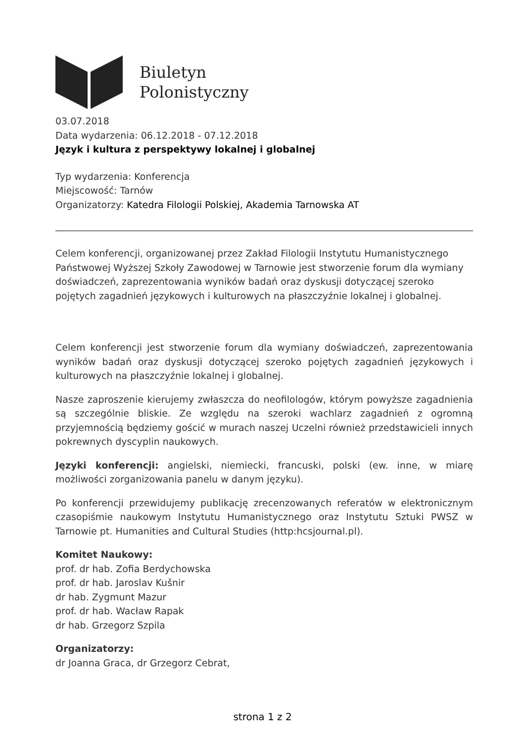Biuletyn
Polonistyczny
03.07.2018
Data wydarzenia: 06.12.2018 - 07.12.2018
Język i kultura z perspektywy lokalnej i globalnej
Typ wydarzenia: Konferencja
Miejscowość: Tarnów
Organizatorzy: Katedra Filologii Polskiej, Akademia Tarnowska AT
Celem konferencji, organizowanej przez Zakład Filologii Instytutu Humanistycznego Państwowej Wyższej Szkoły Zawodowej w Tarnowie jest stworzenie forum dla wymiany doświadczeń, zaprezentowania wyników badań oraz dyskusji dotyczącej szeroko pojętych zagadnień językowych i kulturowych na płaszczyźnie lokalnej i globalnej.
Celem konferencji jest stworzenie forum dla wymiany doświadczeń, zaprezentowania wyników badań oraz dyskusji dotyczącej szeroko pojętych zagadnień językowych i kulturowych na płaszczyźnie lokalnej i globalnej.
Nasze zaproszenie kierujemy zwłaszcza do neofilologów, którym powyższe zagadnienia są szczególnie bliskie. Ze względu na szeroki wachlarz zagadnień z ogromną przyjemnością będziemy gościć w murach naszej Uczelni również przedstawicieli innych pokrewnych dyscyplin naukowych.
Języki konferencji: angielski, niemiecki, francuski, polski (ew. inne, w miarę możliwości zorganizowania panelu w danym języku).
Po konferencji przewidujemy publikację zrecenzowanych referatów w elektronicznym czasopiśmie naukowym Instytutu Humanistycznego oraz Instytutu Sztuki PWSZ w Tarnowie pt. Humanities and Cultural Studies (http:hcsjournal.pl).
Komitet Naukowy:
prof. dr hab. Zofia Berdychowska
prof. dr hab. Jaroslav Kušnir
dr hab. Zygmunt Mazur
prof. dr hab. Wacław Rapak
dr hab. Grzegorz Szpila
Organizatorzy:
dr Joanna Graca, dr Grzegorz Cebrat,
strona 1 z 2